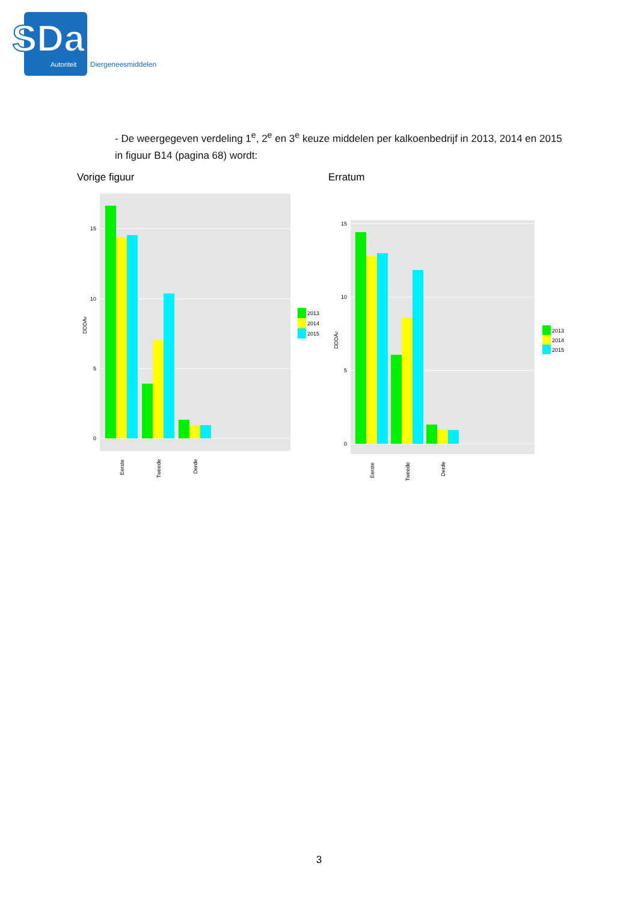SDa
Autoriteit
Diergeneesmiddelen
- De weergegeven verdeling 1<sup>e</sup>, 2<sup>e</sup> en 3<sup>e</sup> keuze middelen per kalkoenbedrijf in 2013, 2014 en 2015 in figuur B14 (pagina 68) wordt:
Vorige figuur Erratum
0
5
10
15
Eerste
Tweede
Derde
DDDAF
2013
2014
2015
0
5
10
15
Eerste
Tweede
Derde
DDDAF
2013
2014
2015
3